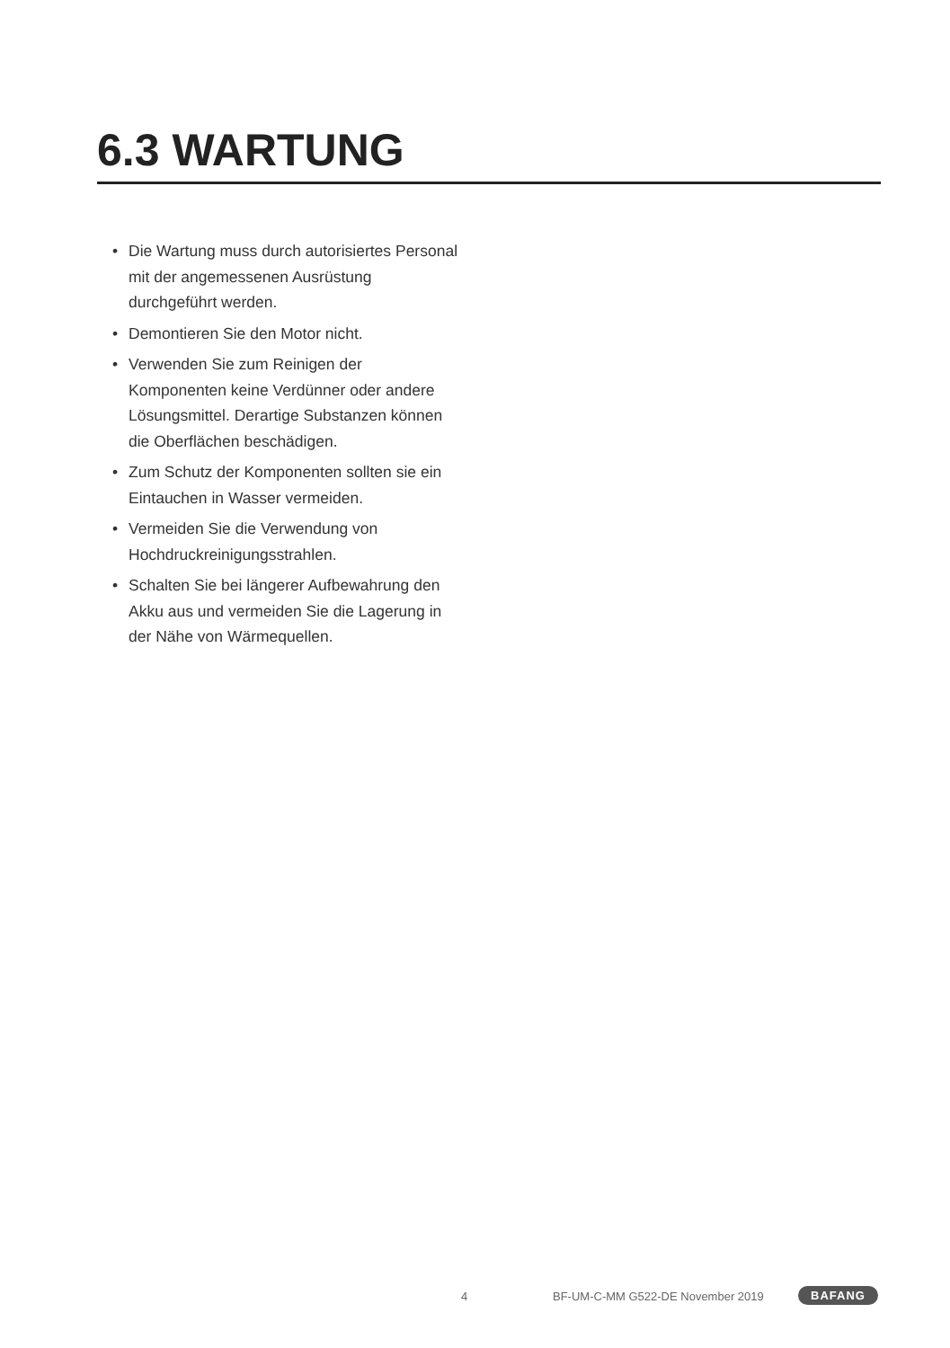6.3 WARTUNG
• Die Wartung muss durch autorisiertes Personal mit der angemessenen Ausrüstung durchgeführt werden.
• Demontieren Sie den Motor nicht.
• Verwenden Sie zum Reinigen der Komponenten keine Verdünner oder andere Lösungsmittel. Derartige Substanzen können die Oberflächen beschädigen.
• Zum Schutz der Komponenten sollten sie ein Eintauchen in Wasser vermeiden.
• Vermeiden Sie die Verwendung von Hochdruckreinigungsstrahlen.
• Schalten Sie bei längerer Aufbewahrung den Akku aus und vermeiden Sie die Lagerung in der Nähe von Wärmequellen.
4 BF-UM-C-MM G522-DE November 2019 BAFANG